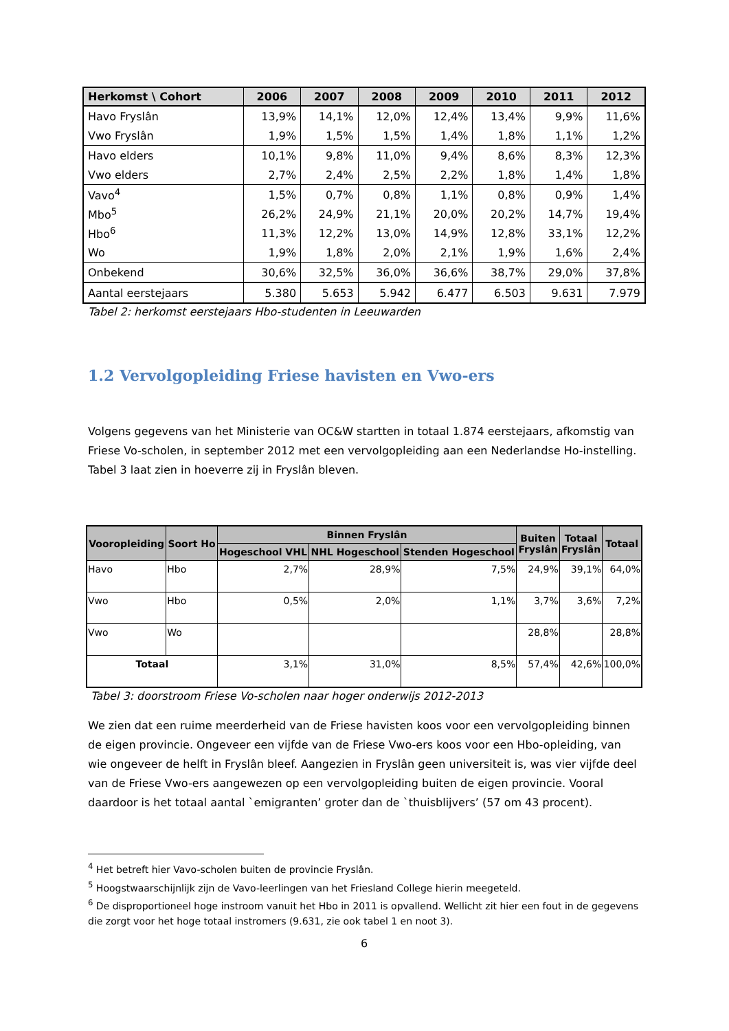| Herkomst \ Cohort | 2006 | 2007 | 2008 | 2009 | 2010 | 2011 | 2012 |
| --- | --- | --- | --- | --- | --- | --- | --- |
| Havo Fryslân | 13,9% | 14,1% | 12,0% | 12,4% | 13,4% | 9,9% | 11,6% |
| Vwo Fryslân | 1,9% | 1,5% | 1,5% | 1,4% | 1,8% | 1,1% | 1,2% |
| Havo elders | 10,1% | 9,8% | 11,0% | 9,4% | 8,6% | 8,3% | 12,3% |
| Vwo elders | 2,7% | 2,4% | 2,5% | 2,2% | 1,8% | 1,4% | 1,8% |
| Vavo<sup>4</sup> | 1,5% | 0,7% | 0,8% | 1,1% | 0,8% | 0,9% | 1,4% |
| Mbo<sup>5</sup> | 26,2% | 24,9% | 21,1% | 20,0% | 20,2% | 14,7% | 19,4% |
| Hbo<sup>6</sup> | 11,3% | 12,2% | 13,0% | 14,9% | 12,8% | 33,1% | 12,2% |
| Wo | 1,9% | 1,8% | 2,0% | 2,1% | 1,9% | 1,6% | 2,4% |
| Onbekend | 30,6% | 32,5% | 36,0% | 36,6% | 38,7% | 29,0% | 37,8% |
| Aantal eerstejaars | 5.380 | 5.653 | 5.942 | 6.477 | 6.503 | 9.631 | 7.979 |
Tabel 2: herkomst eerstejaars Hbo-studenten in Leeuwarden
1.2 Vervolgopleiding Friese havisten en Vwo-ers
Volgens gegevens van het Ministerie van OC&W startten in totaal 1.874 eerstejaars, afkomstig van Friese Vo-scholen, in september 2012 met een vervolgopleiding aan een Nederlandse Ho-instelling. Tabel 3 laat zien in hoeverre zij in Fryslân bleven.
| Vooropleiding | Soort Ho | Binnen Fryslân | | | Buiten Fryslân | Totaal Fryslân | Totaal |
| --- | --- | --- | --- | --- | --- | --- | --- |
| | | Hogeschool VHL | NHL Hogeschool | Stenden Hogeschool | | | |
| Havo | Hbo | 2,7% | 28,9% | 7,5% | 24,9% | 39,1% | 64,0% |
| Vwo | Hbo | 0,5% | 2,0% | 1,1% | 3,7% | 3,6% | 7,2% |
| Vwo | Wo | | | | 28,8% | | 28,8% |
| Totaal | | 3,1% | 31,0% | 8,5% | 57,4% | 42,6% | 100,0% |
Tabel 3: doorstroom Friese Vo-scholen naar hoger onderwijs 2012-2013
We zien dat een ruime meerderheid van de Friese havisten koos voor een vervolgopleiding binnen de eigen provincie. Ongeveer een vijfde van de Friese Vwo-ers koos voor een Hbo-opleiding, van wie ongeveer de helft in Fryslân bleef. Aangezien in Fryslân geen universiteit is, was vier vijfde deel van de Friese Vwo-ers aangewezen op een vervolgopleiding buiten de eigen provincie. Vooral daardoor is het totaal aantal `emigranten’ groter dan de `thuisblijvers’ (57 om 43 procent).
<sup>4</sup> Het betreft hier Vavo-scholen buiten de provincie Fryslân.
<sup>5</sup> Hoogstwaarschijnlijk zijn de Vavo-leerlingen van het Friesland College hierin meegeteld.
<sup>6</sup> De disproportioneel hoge instroom vanuit het Hbo in 2011 is opvallend. Wellicht zit hier een fout in de gegevens die zorgt voor het hoge totaal instromers (9.631, zie ook tabel 1 en noot 3).
6